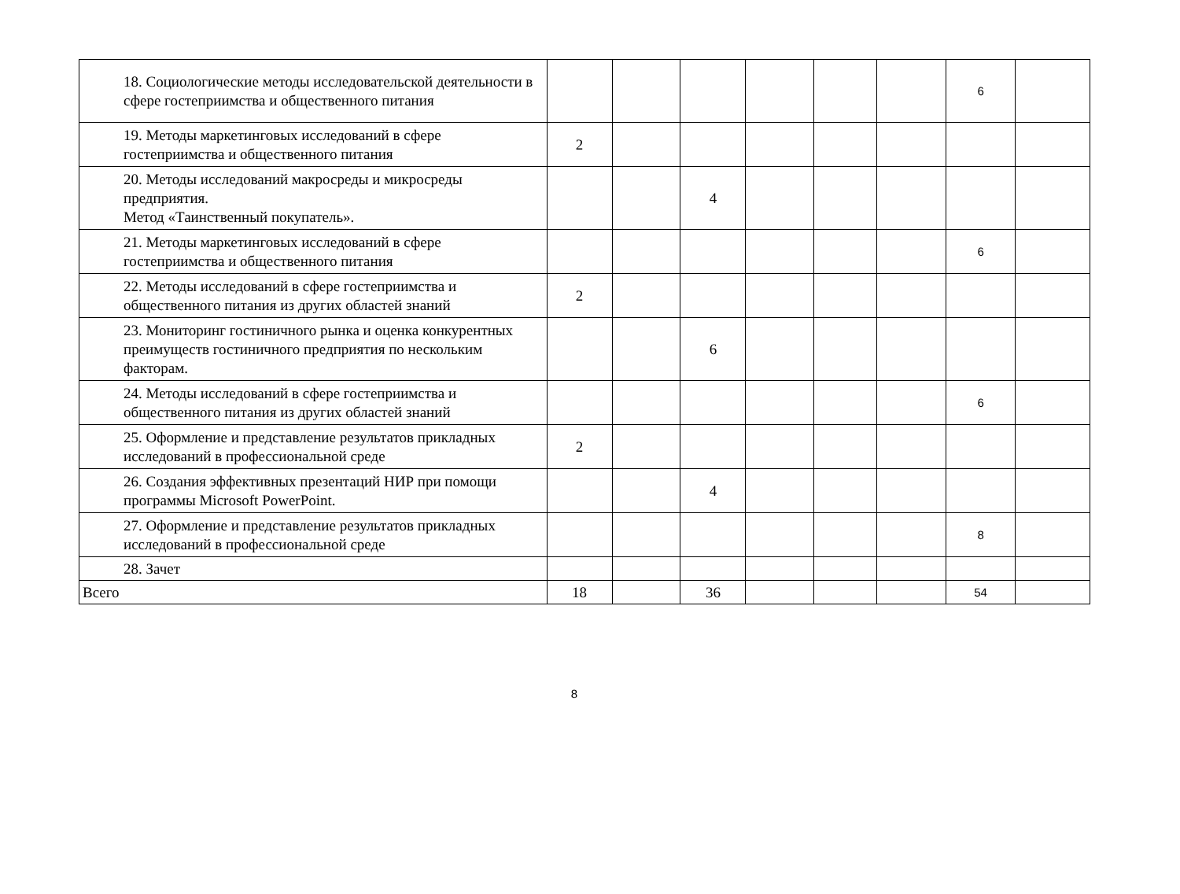| 18. Социологические методы исследовательской деятельности в сфере гостеприимства и общественного питания | | | | | | | 6 | |
| 19. Методы маркетинговых исследований в сфере гостеприимства и общественного питания | 2 | | | | | | | |
| 20. Методы исследований макросреды и микросреды предприятия. Метод «Таинственный покупатель». | | | 4 | | | | | |
| 21. Методы маркетинговых исследований в сфере гостеприимства и общественного питания | | | | | | | 6 | |
| 22. Методы исследований в сфере гостеприимства и общественного питания из других областей знаний | 2 | | | | | | | |
| 23. Мониторинг гостиничного рынка и оценка конкурентных преимуществ гостиничного предприятия по нескольким факторам. | | | 6 | | | | | |
| 24. Методы исследований в сфере гостеприимства и общественного питания из других областей знаний | | | | | | | 6 | |
| 25. Оформление и представление результатов прикладных исследований в профессиональной среде | 2 | | | | | | | |
| 26. Создания эффективных презентаций НИР при помощи программы Microsoft PowerPoint. | | | 4 | | | | | |
| 27. Оформление и представление результатов прикладных исследований в профессиональной среде | | | | | | | 8 | |
| 28. Зачет | | | | | | | | |
| Всего | 18 | | 36 | | | | 54 | |
8